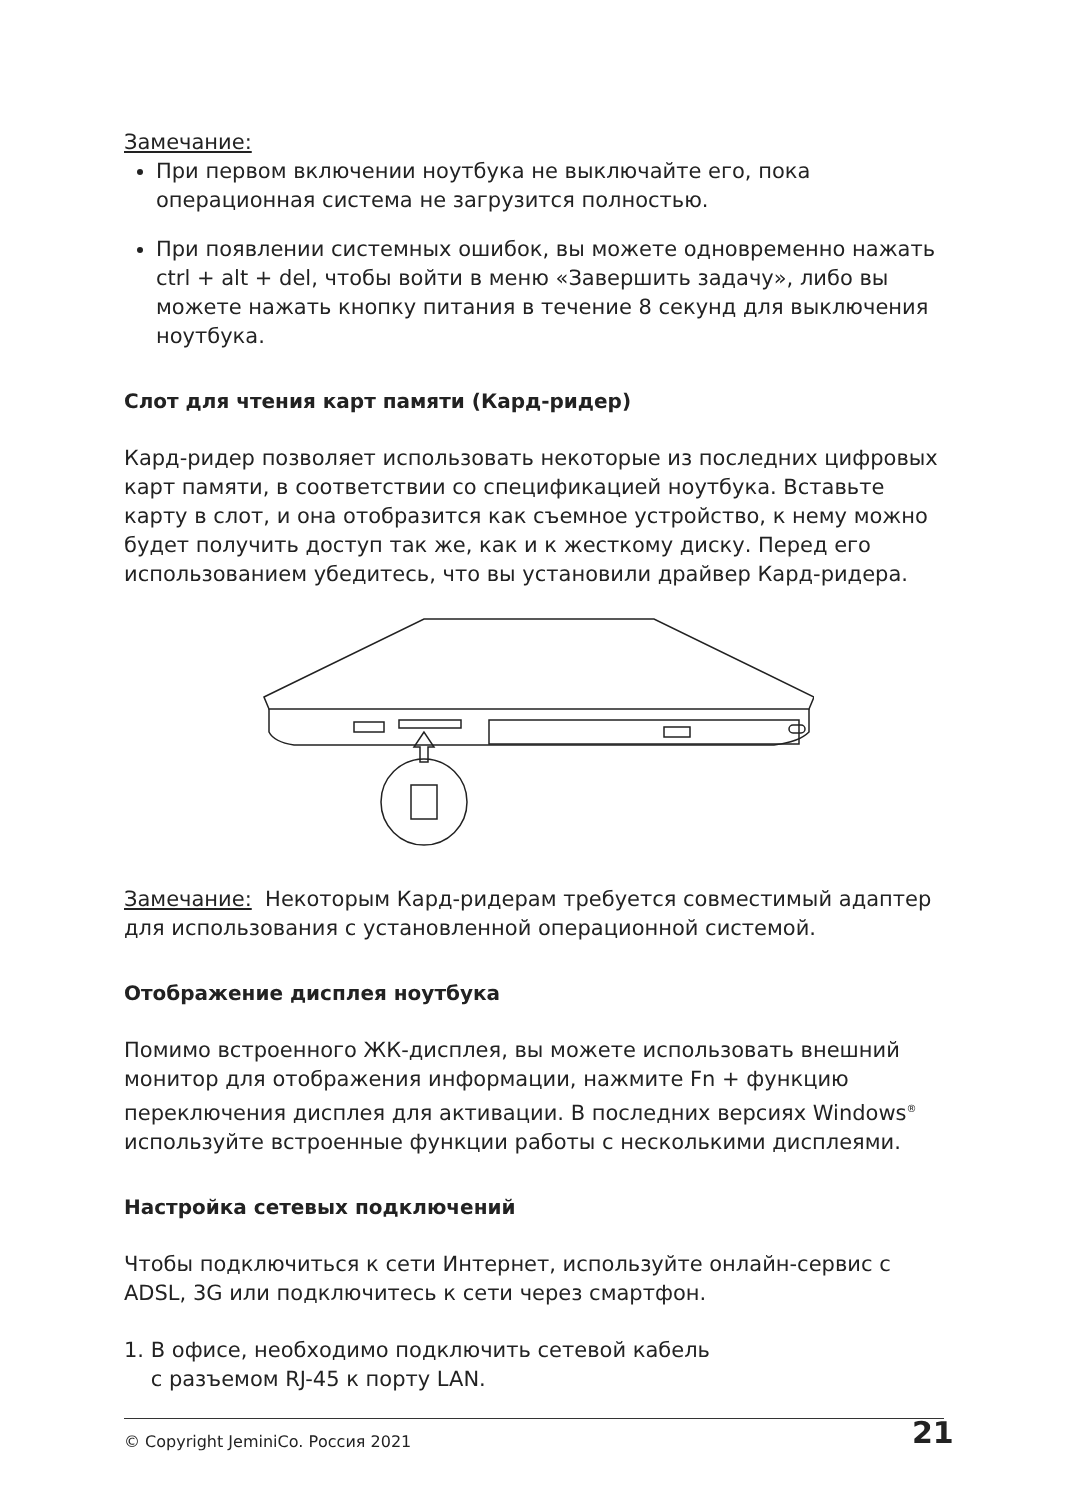Замечание:
При первом включении ноутбука не выключайте его, пока операционная система не загрузится полностью.
При появлении системных ошибок, вы можете одновременно нажать ctrl + alt + del, чтобы войти в меню «Завершить задачу», либо вы можете нажать кнопку питания в течение 8 секунд для выключения ноутбука.
Слот для чтения карт памяти (Кард-ридер)
Кард-ридер позволяет использовать некоторые из последних цифровых карт памяти, в соответствии со спецификацией ноутбука. Вставьте карту в слот, и она отобразится как съемное устройство, к нему можно будет получить доступ так же, как и к жесткому диску. Перед его использованием убедитесь, что вы установили драйвер Кард-ридера.
Замечание: Некоторым Кард-ридерам требуется совместимый адаптер для использования с установленной операционной системой.
Отображение дисплея ноутбука
Помимо встроенного ЖК-дисплея, вы можете использовать внешний монитор для отображения информации, нажмите Fn + функцию переключения дисплея для активации. В последних версиях Windows<sup>®</sup> используйте встроенные функции работы с несколькими дисплеями.
Настройка сетевых подключений
Чтобы подключиться к сети Интернет, используйте онлайн-сервис с ADSL, 3G или подключитесь к сети через смартфон.
1. В офисе, необходимо подключить сетевой кабель
с разъемом RJ-45 к порту LAN.
© Copyright JeminiCo. Россия 2021 21